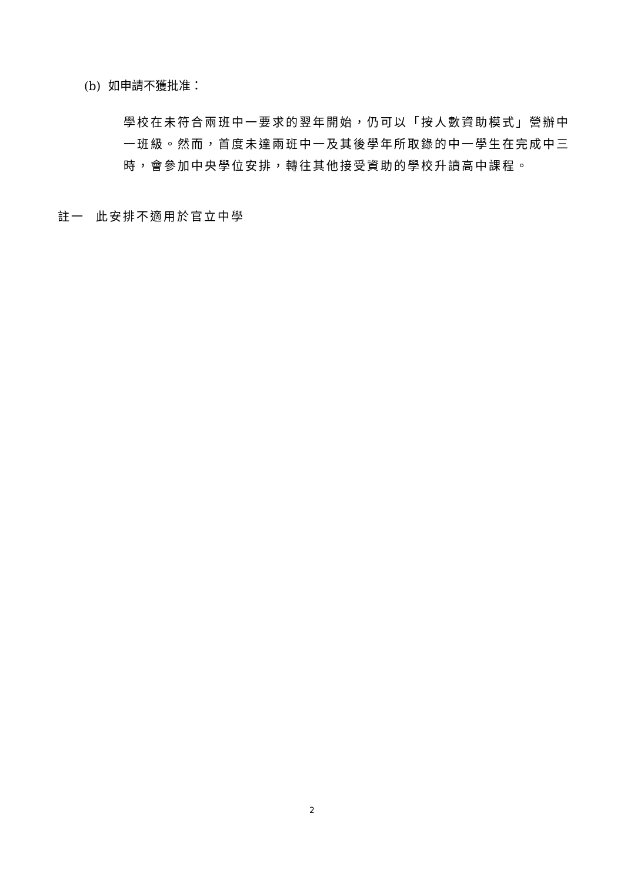(b) 如申請不獲批准：
學校在未符合兩班中一要求的翌年開始，仍可以「按人數資助模式」營辦中一班級。然而，首度未達兩班中一及其後學年所取錄的中一學生在完成中三時，會參加中央學位安排，轉往其他接受資助的學校升讀高中課程。
註一 此安排不適用於官立中學
2